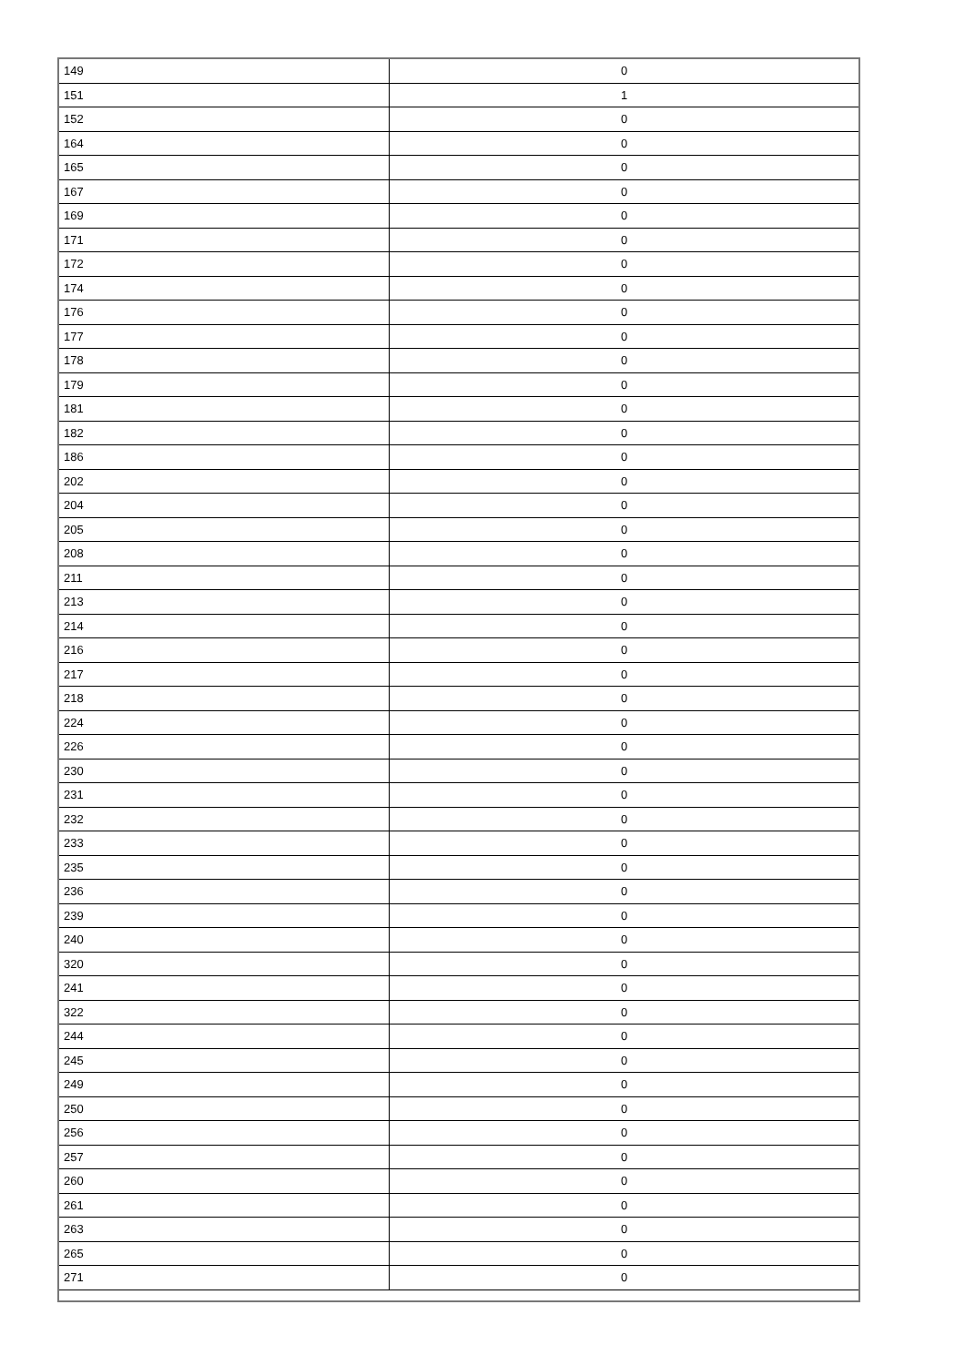| 149 | 0 |
| 151 | 1 |
| 152 | 0 |
| 164 | 0 |
| 165 | 0 |
| 167 | 0 |
| 169 | 0 |
| 171 | 0 |
| 172 | 0 |
| 174 | 0 |
| 176 | 0 |
| 177 | 0 |
| 178 | 0 |
| 179 | 0 |
| 181 | 0 |
| 182 | 0 |
| 186 | 0 |
| 202 | 0 |
| 204 | 0 |
| 205 | 0 |
| 208 | 0 |
| 211 | 0 |
| 213 | 0 |
| 214 | 0 |
| 216 | 0 |
| 217 | 0 |
| 218 | 0 |
| 224 | 0 |
| 226 | 0 |
| 230 | 0 |
| 231 | 0 |
| 232 | 0 |
| 233 | 0 |
| 235 | 0 |
| 236 | 0 |
| 239 | 0 |
| 240 | 0 |
| 320 | 0 |
| 241 | 0 |
| 322 | 0 |
| 244 | 0 |
| 245 | 0 |
| 249 | 0 |
| 250 | 0 |
| 256 | 0 |
| 257 | 0 |
| 260 | 0 |
| 261 | 0 |
| 263 | 0 |
| 265 | 0 |
| 271 | 0 |